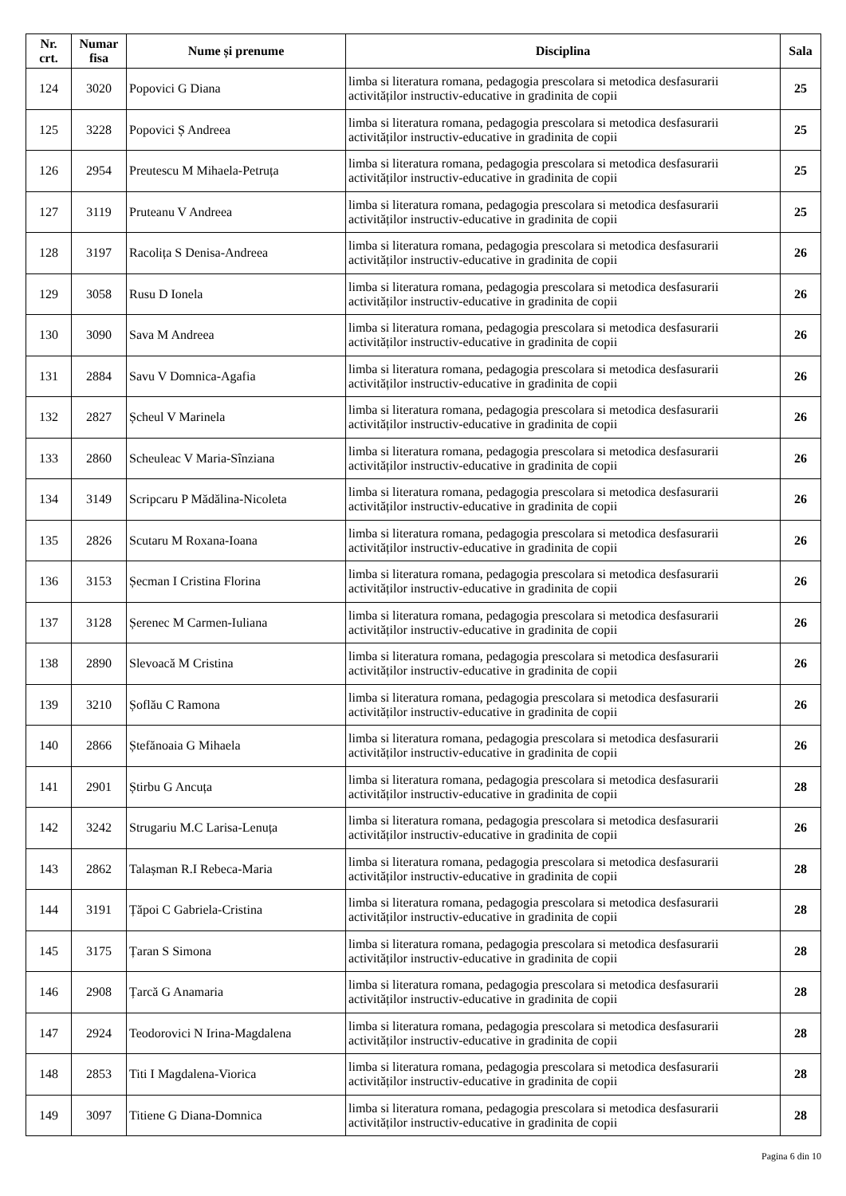| Nr. crt. | Numar fisa | Nume și prenume | Disciplina | Sala |
| --- | --- | --- | --- | --- |
| 124 | 3020 | Popovici G Diana | limba si literatura romana, pedagogia prescolara si metodica desfasurarii activităților instructiv-educative in gradinita de copii | 25 |
| 125 | 3228 | Popovici Ș Andreea | limba si literatura romana, pedagogia prescolara si metodica desfasurarii activităților instructiv-educative in gradinita de copii | 25 |
| 126 | 2954 | Preutescu M Mihaela-Petruța | limba si literatura romana, pedagogia prescolara si metodica desfasurarii activităților instructiv-educative in gradinita de copii | 25 |
| 127 | 3119 | Pruteanu V Andreea | limba si literatura romana, pedagogia prescolara si metodica desfasurarii activităților instructiv-educative in gradinita de copii | 25 |
| 128 | 3197 | Racolița S Denisa-Andreea | limba si literatura romana, pedagogia prescolara si metodica desfasurarii activităților instructiv-educative in gradinita de copii | 26 |
| 129 | 3058 | Rusu D Ionela | limba si literatura romana, pedagogia prescolara si metodica desfasurarii activităților instructiv-educative in gradinita de copii | 26 |
| 130 | 3090 | Sava M Andreea | limba si literatura romana, pedagogia prescolara si metodica desfasurarii activităților instructiv-educative in gradinita de copii | 26 |
| 131 | 2884 | Savu V Domnica-Agafia | limba si literatura romana, pedagogia prescolara si metodica desfasurarii activităților instructiv-educative in gradinita de copii | 26 |
| 132 | 2827 | Șcheul V Marinela | limba si literatura romana, pedagogia prescolara si metodica desfasurarii activităților instructiv-educative in gradinita de copii | 26 |
| 133 | 2860 | Scheuleac V Maria-Sînziana | limba si literatura romana, pedagogia prescolara si metodica desfasurarii activităților instructiv-educative in gradinita de copii | 26 |
| 134 | 3149 | Scripcaru P Mădălina-Nicoleta | limba si literatura romana, pedagogia prescolara si metodica desfasurarii activităților instructiv-educative in gradinita de copii | 26 |
| 135 | 2826 | Scutaru M Roxana-Ioana | limba si literatura romana, pedagogia prescolara si metodica desfasurarii activităților instructiv-educative in gradinita de copii | 26 |
| 136 | 3153 | Șecman I Cristina Florina | limba si literatura romana, pedagogia prescolara si metodica desfasurarii activităților instructiv-educative in gradinita de copii | 26 |
| 137 | 3128 | Șerenec M Carmen-Iuliana | limba si literatura romana, pedagogia prescolara si metodica desfasurarii activităților instructiv-educative in gradinita de copii | 26 |
| 138 | 2890 | Slevoacă M Cristina | limba si literatura romana, pedagogia prescolara si metodica desfasurarii activităților instructiv-educative in gradinita de copii | 26 |
| 139 | 3210 | Șoflău C Ramona | limba si literatura romana, pedagogia prescolara si metodica desfasurarii activităților instructiv-educative in gradinita de copii | 26 |
| 140 | 2866 | Ștefănoaia G Mihaela | limba si literatura romana, pedagogia prescolara si metodica desfasurarii activităților instructiv-educative in gradinita de copii | 26 |
| 141 | 2901 | Știrbu G Ancuța | limba si literatura romana, pedagogia prescolara si metodica desfasurarii activităților instructiv-educative in gradinita de copii | 28 |
| 142 | 3242 | Strugariu M.C Larisa-Lenuța | limba si literatura romana, pedagogia prescolara si metodica desfasurarii activităților instructiv-educative in gradinita de copii | 26 |
| 143 | 2862 | Talașman R.I Rebeca-Maria | limba si literatura romana, pedagogia prescolara si metodica desfasurarii activităților instructiv-educative in gradinita de copii | 28 |
| 144 | 3191 | Țăpoi C Gabriela-Cristina | limba si literatura romana, pedagogia prescolara si metodica desfasurarii activităților instructiv-educative in gradinita de copii | 28 |
| 145 | 3175 | Țaran S Simona | limba si literatura romana, pedagogia prescolara si metodica desfasurarii activităților instructiv-educative in gradinita de copii | 28 |
| 146 | 2908 | Țarcă G Anamaria | limba si literatura romana, pedagogia prescolara si metodica desfasurarii activităților instructiv-educative in gradinita de copii | 28 |
| 147 | 2924 | Teodorovici N Irina-Magdalena | limba si literatura romana, pedagogia prescolara si metodica desfasurarii activităților instructiv-educative in gradinita de copii | 28 |
| 148 | 2853 | Titi I Magdalena-Viorica | limba si literatura romana, pedagogia prescolara si metodica desfasurarii activităților instructiv-educative in gradinita de copii | 28 |
| 149 | 3097 | Titiene G Diana-Domnica | limba si literatura romana, pedagogia prescolara si metodica desfasurarii activităților instructiv-educative in gradinita de copii | 28 |
Pagina 6 din 10